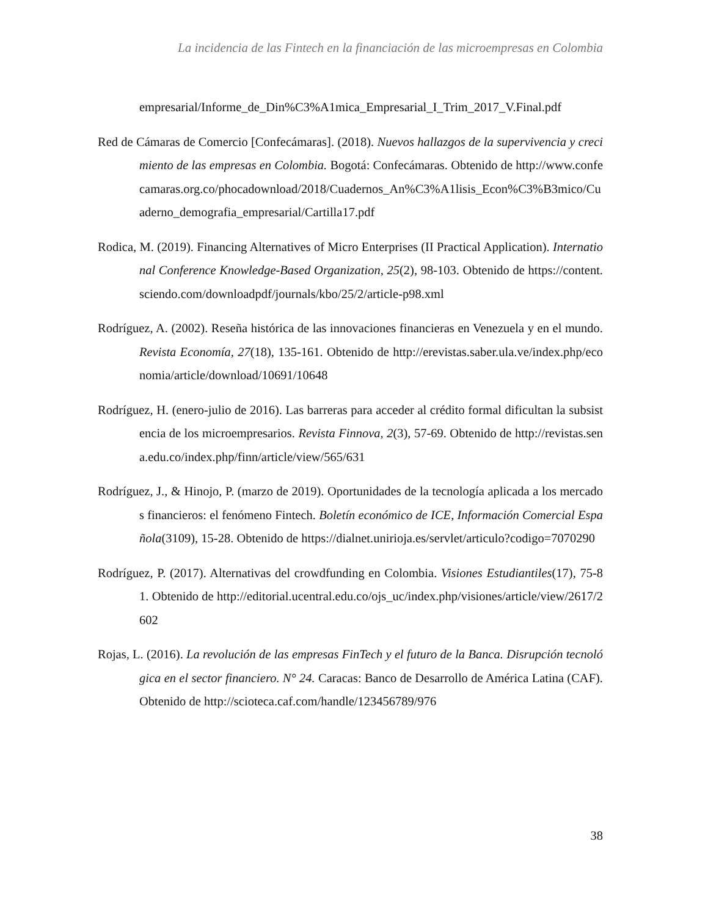La incidencia de las Fintech en la financiación de las microempresas en Colombia
empresarial/Informe_de_Din%C3%A1mica_Empresarial_I_Trim_2017_V.Final.pdf
Red de Cámaras de Comercio [Confecámaras]. (2018). Nuevos hallazgos de la supervivencia y crecimiento de las empresas en Colombia. Bogotá: Confecámaras. Obtenido de http://www.confecamaras.org.co/phocadownload/2018/Cuadernos_An%C3%A1lisis_Econ%C3%B3mico/Cuaderno_demografia_empresarial/Cartilla17.pdf
Rodica, M. (2019). Financing Alternatives of Micro Enterprises (II Practical Application). International Conference Knowledge-Based Organization, 25(2), 98-103. Obtenido de https://content.sciendo.com/downloadpdf/journals/kbo/25/2/article-p98.xml
Rodríguez, A. (2002). Reseña histórica de las innovaciones financieras en Venezuela y en el mundo. Revista Economía, 27(18), 135-161. Obtenido de http://erevistas.saber.ula.ve/index.php/economia/article/download/10691/10648
Rodríguez, H. (enero-julio de 2016). Las barreras para acceder al crédito formal dificultan la subsistencia de los microempresarios. Revista Finnova, 2(3), 57-69. Obtenido de http://revistas.sena.edu.co/index.php/finn/article/view/565/631
Rodríguez, J., & Hinojo, P. (marzo de 2019). Oportunidades de la tecnología aplicada a los mercados financieros: el fenómeno Fintech. Boletín económico de ICE, Información Comercial Española(3109), 15-28. Obtenido de https://dialnet.unirioja.es/servlet/articulo?codigo=7070290
Rodríguez, P. (2017). Alternativas del crowdfunding en Colombia. Visiones Estudiantiles(17), 75-81. Obtenido de http://editorial.ucentral.edu.co/ojs_uc/index.php/visiones/article/view/2617/2602
Rojas, L. (2016). La revolución de las empresas FinTech y el futuro de la Banca. Disrupción tecnológica en el sector financiero. N° 24. Caracas: Banco de Desarrollo de América Latina (CAF). Obtenido de http://scioteca.caf.com/handle/123456789/976
38